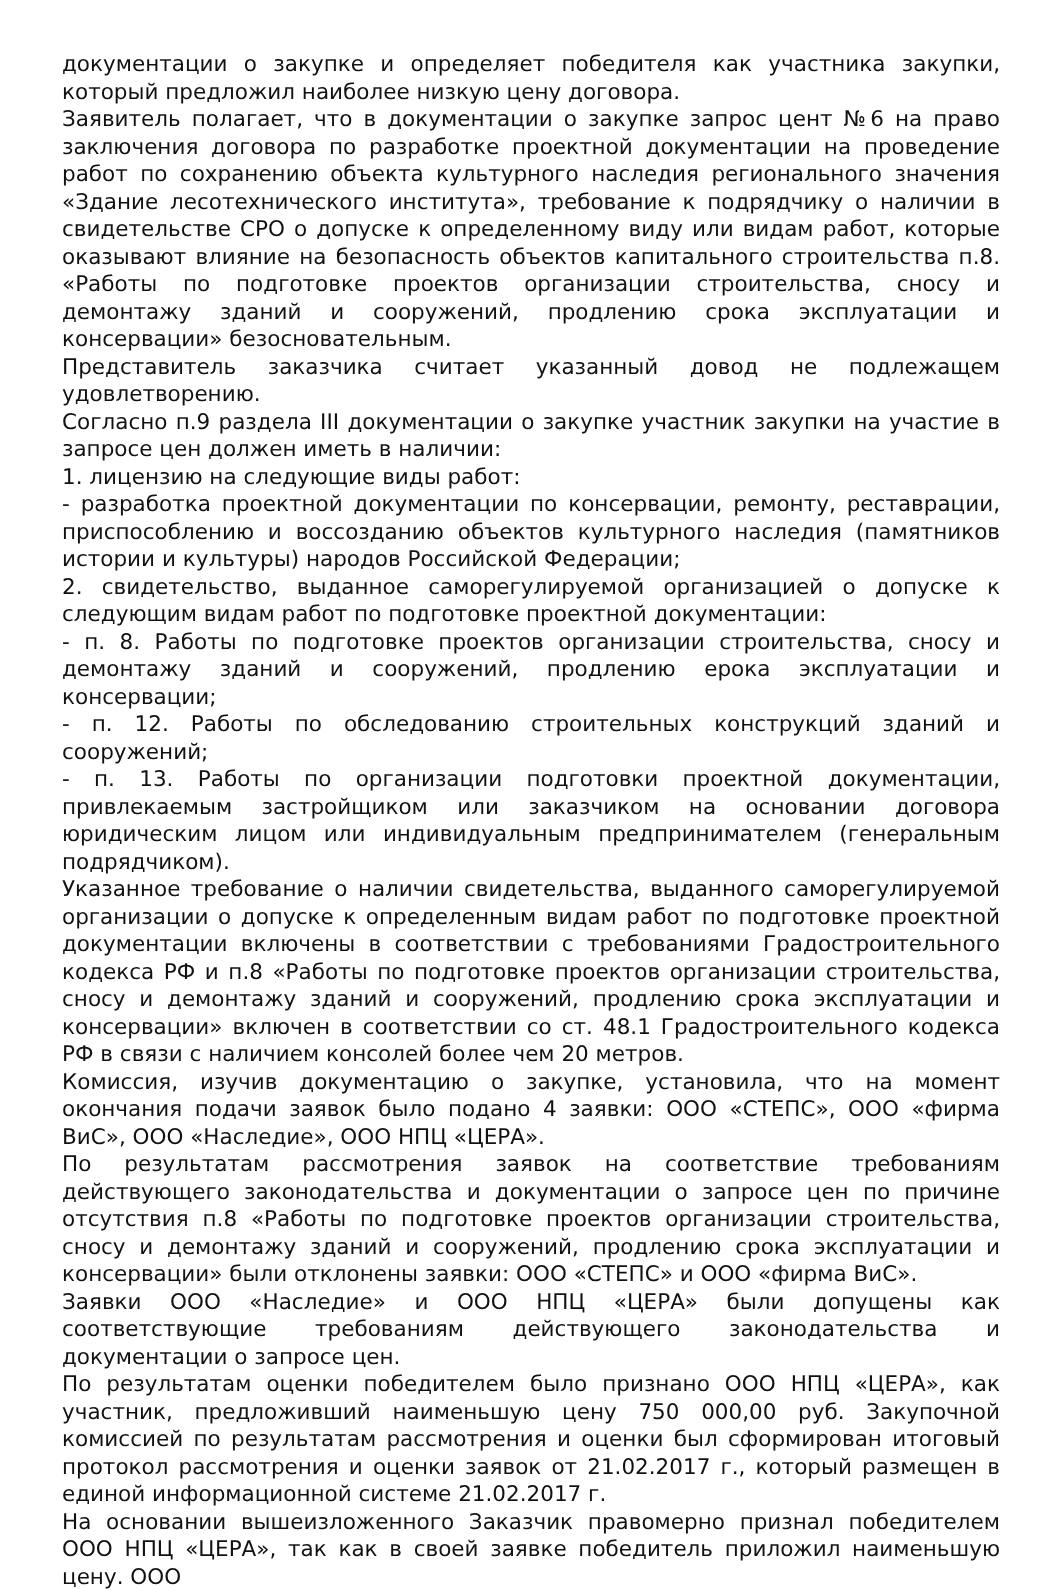документации о закупке и определяет победителя как участника закупки, который предложил наиболее низкую цену договора.
Заявитель полагает, что в документации о закупке запрос цент №6 на право заключения договора по разработке проектной документации на проведение работ по сохранению объекта культурного наследия регионального значения «Здание лесотехнического института», требование к подрядчику о наличии в свидетельстве СРО о допуске к определенному виду или видам работ, которые оказывают влияние на безопасность объектов капитального строительства п.8. «Работы по подготовке проектов организации строительства, сносу и демонтажу зданий и сооружений, продлению срока эксплуатации и консервации» безосновательным.
Представитель заказчика считает указанный довод не подлежащем удовлетворению.
Согласно п.9 раздела III документации о закупке участник закупки на участие в запросе цен должен иметь в наличии:
1. лицензию на следующие виды работ:
- разработка проектной документации по консервации, ремонту, реставрации, приспособлению и воссозданию объектов культурного наследия (памятников истории и культуры) народов Российской Федерации;
2. свидетельство, выданное саморегулируемой организацией о допуске к следующим видам работ по подготовке проектной документации:
- п. 8. Работы по подготовке проектов организации строительства, сносу и демонтажу зданий и сооружений, продлению ерока эксплуатации и консервации;
- п. 12. Работы по обследованию строительных конструкций зданий и сооружений;
- п. 13. Работы по организации подготовки проектной документации, привлекаемым застройщиком или заказчиком на основании договора юридическим лицом или индивидуальным предпринимателем (генеральным подрядчиком).
Указанное требование о наличии свидетельства, выданного саморегулируемой организации о допуске к определенным видам работ по подготовке проектной документации включены в соответствии с требованиями Градостроительного кодекса РФ и п.8 «Работы по подготовке проектов организации строительства, сносу и демонтажу зданий и сооружений, продлению срока эксплуатации и консервации» включен в соответствии со ст. 48.1 Градостроительного кодекса РФ в связи с наличием консолей более чем 20 метров.
Комиссия, изучив документацию о закупке, установила, что на момент окончания подачи заявок было подано 4 заявки: ООО «СТЕПС», ООО «фирма ВиС», ООО «Наследие», ООО НПЦ «ЦЕРА».
По результатам рассмотрения заявок на соответствие требованиям действующего законодательства и документации о запросе цен по причине отсутствия п.8 «Работы по подготовке проектов организации строительства, сносу и демонтажу зданий и сооружений, продлению срока эксплуатации и консервации» были отклонены заявки: ООО «СТЕПС» и ООО «фирма ВиС».
Заявки ООО «Наследие» и ООО НПЦ «ЦЕРА» были допущены как соответствующие требованиям действующего законодательства и документации о запросе цен.
По результатам оценки победителем было признано ООО НПЦ «ЦЕРА», как участник, предложивший наименьшую цену 750 000,00 руб. Закупочной комиссией по результатам рассмотрения и оценки был сформирован итоговый протокол рассмотрения и оценки заявок от 21.02.2017 г., который размещен в единой информационной системе 21.02.2017 г.
На основании вышеизложенного Заказчик правомерно признал победителем ООО НПЦ «ЦЕРА», так как в своей заявке победитель приложил наименьшую цену. ООО